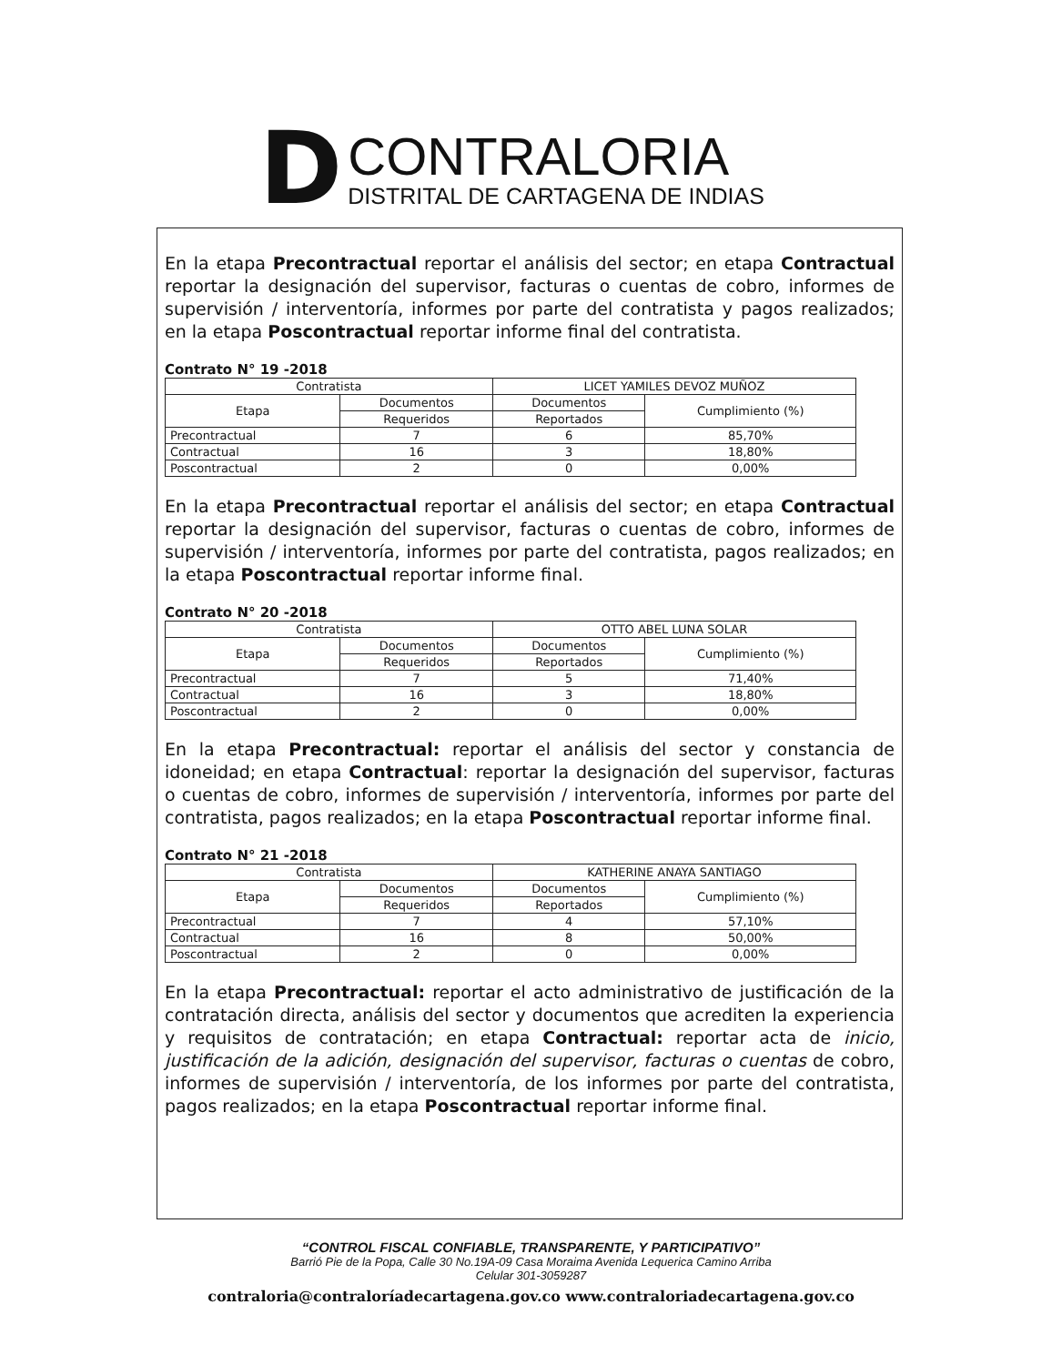D
CONTRALORIA
DISTRITAL DE CARTAGENA DE INDIAS
En la etapa Precontractual reportar el análisis del sector; en etapa Contractual reportar la designación del supervisor, facturas o cuentas de cobro, informes de supervisión / interventoría, informes por parte del contratista y pagos realizados; en la etapa Poscontractual reportar informe final del contratista.
Contrato N° 19 -2018
| Contratista | | LICET YAMILES DEVOZ MUÑOZ | |
| Etapa | Documentos | Documentos | Cumplimiento (%) |
| | Requeridos | Reportados | |
| Precontractual | 7 | 6 | 85,70% |
| Contractual | 16 | 3 | 18,80% |
| Poscontractual | 2 | 0 | 0,00% |
En la etapa Precontractual reportar el análisis del sector; en etapa Contractual reportar la designación del supervisor, facturas o cuentas de cobro, informes de supervisión / interventoría, informes por parte del contratista, pagos realizados; en la etapa Poscontractual reportar informe final.
Contrato N° 20 -2018
| Contratista | | OTTO ABEL LUNA SOLAR | |
| Etapa | Documentos | Documentos | Cumplimiento (%) |
| | Requeridos | Reportados | |
| Precontractual | 7 | 5 | 71,40% |
| Contractual | 16 | 3 | 18,80% |
| Poscontractual | 2 | 0 | 0,00% |
En la etapa Precontractual: reportar el análisis del sector y constancia de idoneidad; en etapa Contractual: reportar la designación del supervisor, facturas o cuentas de cobro, informes de supervisión / interventoría, informes por parte del contratista, pagos realizados; en la etapa Poscontractual reportar informe final.
Contrato N° 21 -2018
| Contratista | | KATHERINE ANAYA SANTIAGO | |
| Etapa | Documentos | Documentos | Cumplimiento (%) |
| | Requeridos | Reportados | |
| Precontractual | 7 | 4 | 57,10% |
| Contractual | 16 | 8 | 50,00% |
| Poscontractual | 2 | 0 | 0,00% |
En la etapa Precontractual: reportar el acto administrativo de justificación de la contratación directa, análisis del sector y documentos que acrediten la experiencia y requisitos de contratación; en etapa Contractual: reportar acta de inicio, justificación de la adición, designación del supervisor, facturas o cuentas de cobro, informes de supervisión / interventoría, de los informes por parte del contratista, pagos realizados; en la etapa Poscontractual reportar informe final.
“CONTROL FISCAL CONFIABLE, TRANSPARENTE, Y PARTICIPATIVO”
Barrió Pie de la Popa, Calle 30 No.19A-09 Casa Moraima Avenida Lequerica Camino Arriba
Celular 301-3059287
contraloria@contraloríadecartagena.gov.co www.contraloriadecartagena.gov.co